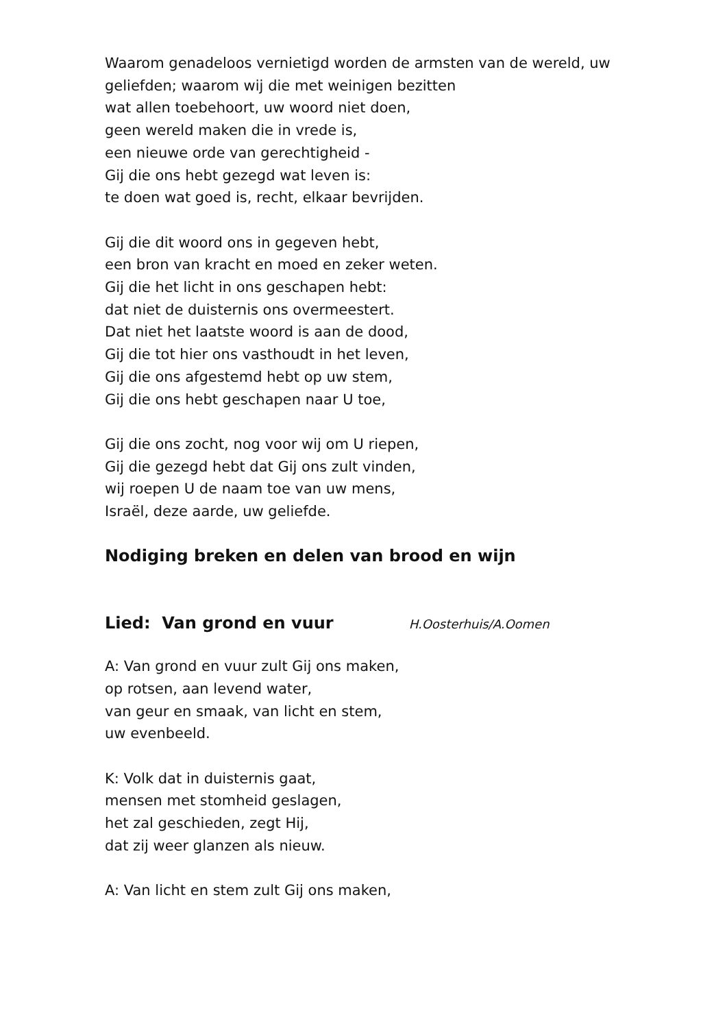Waarom genadeloos vernietigd worden de armsten van de wereld, uw
geliefden; waarom wij die met weinigen bezitten
wat allen toebehoort, uw woord niet doen,
geen wereld maken die in vrede is,
een nieuwe orde van gerechtigheid -
Gij die ons hebt gezegd wat leven is:
te doen wat goed is, recht, elkaar bevrijden.
Gij die dit woord ons in gegeven hebt,
een bron van kracht en moed en zeker weten.
Gij die het licht in ons geschapen hebt:
dat niet de duisternis ons overmeestert.
Dat niet het laatste woord is aan de dood,
Gij die tot hier ons vasthoudt in het leven,
Gij die ons afgestemd hebt op uw stem,
Gij die ons hebt geschapen naar U toe,
Gij die ons zocht, nog voor wij om U riepen,
Gij die gezegd hebt dat Gij ons zult vinden,
wij roepen U de naam toe van uw mens,
Israël, deze aarde, uw geliefde.
Nodiging breken en delen van brood en wijn
Lied: Van grond en vuur
H.Oosterhuis/A.Oomen
A: Van grond en vuur zult Gij ons maken,
op rotsen, aan levend water,
van geur en smaak, van licht en stem,
uw evenbeeld.
K: Volk dat in duisternis gaat,
mensen met stomheid geslagen,
het zal geschieden, zegt Hij,
dat zij weer glanzen als nieuw.
A: Van licht en stem zult Gij ons maken,